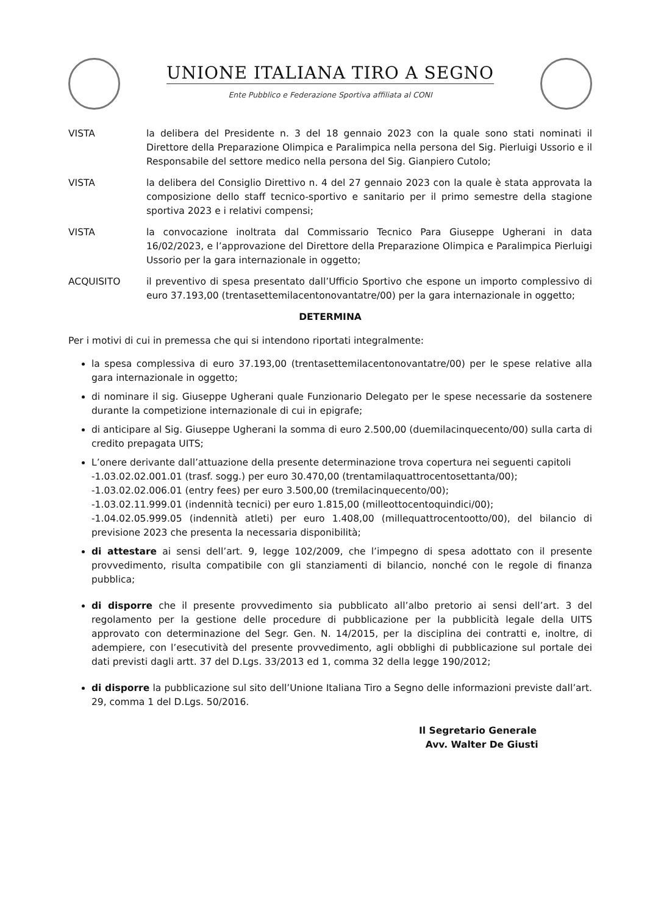UNIONE ITALIANA TIRO A SEGNO
Ente Pubblico e Federazione Sportiva affiliata al CONI
VISTA la delibera del Presidente n. 3 del 18 gennaio 2023 con la quale sono stati nominati il Direttore della Preparazione Olimpica e Paralimpica nella persona del Sig. Pierluigi Ussorio e il Responsabile del settore medico nella persona del Sig. Gianpiero Cutolo;
VISTA la delibera del Consiglio Direttivo n. 4 del 27 gennaio 2023 con la quale è stata approvata la composizione dello staff tecnico-sportivo e sanitario per il primo semestre della stagione sportiva 2023 e i relativi compensi;
VISTA la convocazione inoltrata dal Commissario Tecnico Para Giuseppe Ugherani in data 16/02/2023, e l’approvazione del Direttore della Preparazione Olimpica e Paralimpica Pierluigi Ussorio per la gara internazionale in oggetto;
ACQUISITO il preventivo di spesa presentato dall’Ufficio Sportivo che espone un importo complessivo di euro 37.193,00 (trentasettemilacentonovantatre/00) per la gara internazionale in oggetto;
DETERMINA
Per i motivi di cui in premessa che qui si intendono riportati integralmente:
la spesa complessiva di euro 37.193,00 (trentasettemilacentonovantatre/00) per le spese relative alla gara internazionale in oggetto;
di nominare il sig. Giuseppe Ugherani quale Funzionario Delegato per le spese necessarie da sostenere durante la competizione internazionale di cui in epigrafe;
di anticipare al Sig. Giuseppe Ugherani la somma di euro 2.500,00 (duemilacinquecento/00) sulla carta di credito prepagata UITS;
L’onere derivante dall’attuazione della presente determinazione trova copertura nei seguenti capitoli
-1.03.02.02.001.01 (trasf. sogg.) per euro 30.470,00 (trentamilaquattrocentosettanta/00);
-1.03.02.02.006.01 (entry fees) per euro 3.500,00 (tremilacinquecento/00);
-1.03.02.11.999.01 (indennità tecnici) per euro 1.815,00 (milleottocentoquindici/00);
-1.04.02.05.999.05 (indennità atleti) per euro 1.408,00 (millequattrocentootto/00), del bilancio di previsione 2023 che presenta la necessaria disponibilità;
di attestare ai sensi dell’art. 9, legge 102/2009, che l’impegno di spesa adottato con il presente provvedimento, risulta compatibile con gli stanziamenti di bilancio, nonché con le regole di finanza pubblica;
di disporre che il presente provvedimento sia pubblicato all’albo pretorio ai sensi dell’art. 3 del regolamento per la gestione delle procedure di pubblicazione per la pubblicità legale della UITS approvato con determinazione del Segr. Gen. N. 14/2015, per la disciplina dei contratti e, inoltre, di adempiere, con l’esecutività del presente provvedimento, agli obblighi di pubblicazione sul portale dei dati previsti dagli artt. 37 del D.Lgs. 33/2013 ed 1, comma 32 della legge 190/2012;
di disporre la pubblicazione sul sito dell’Unione Italiana Tiro a Segno delle informazioni previste dall’art. 29, comma 1 del D.Lgs. 50/2016.
Il Segretario Generale
Avv. Walter De Giusti